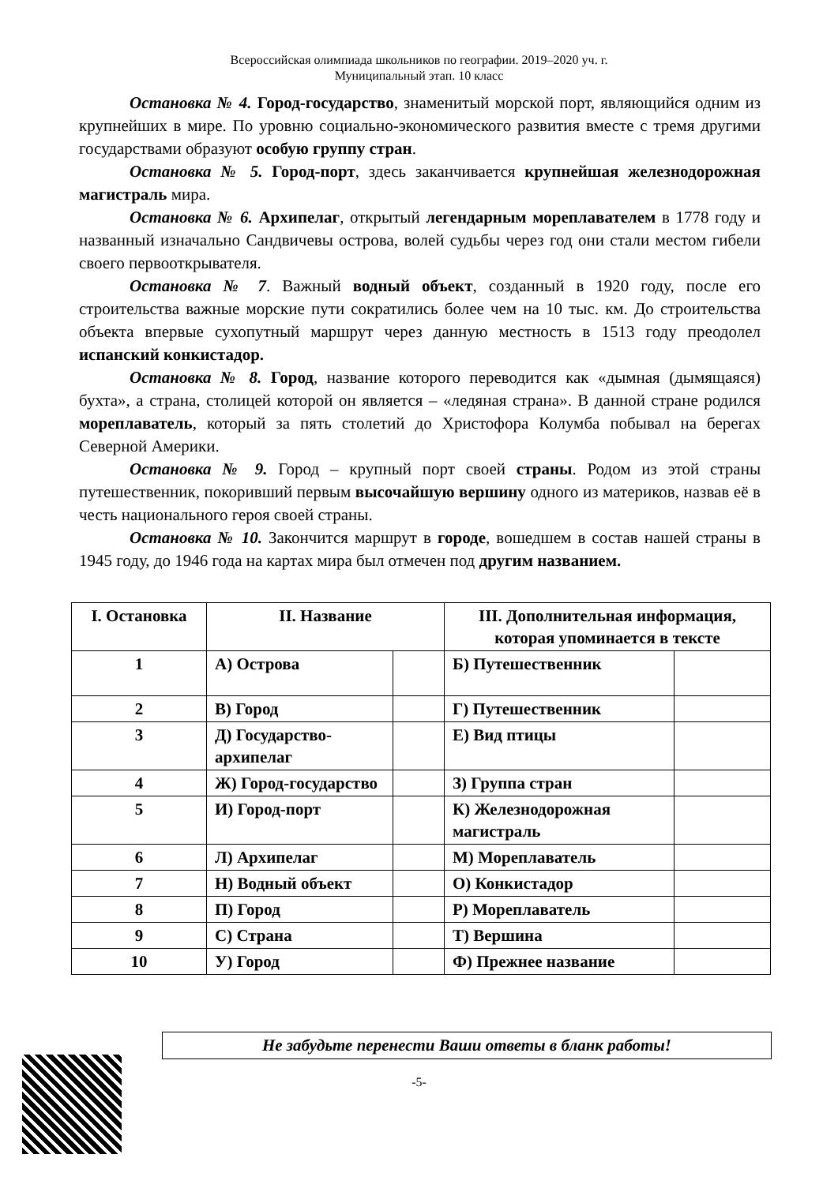Всероссийская олимпиада школьников по географии. 2019–2020 уч. г.
Муниципальный этап. 10 класс
Остановка № 4. Город-государство, знаменитый морской порт, являющийся одним из крупнейших в мире. По уровню социально-экономического развития вместе с тремя другими государствами образуют особую группу стран.
Остановка № 5. Город-порт, здесь заканчивается крупнейшая железнодорожная магистраль мира.
Остановка № 6. Архипелаг, открытый легендарным мореплавателем в 1778 году и названный изначально Сандвичевы острова, волей судьбы через год они стали местом гибели своего первооткрывателя.
Остановка № 7. Важный водный объект, созданный в 1920 году, после его строительства важные морские пути сократились более чем на 10 тыс. км. До строительства объекта впервые сухопутный маршрут через данную местность в 1513 году преодолел испанский конкистадор.
Остановка № 8. Город, название которого переводится как «дымная (дымящаяся) бухта», а страна, столицей которой он является – «ледяная страна». В данной стране родился мореплаватель, который за пять столетий до Христофора Колумба побывал на берегах Северной Америки.
Остановка № 9. Город – крупный порт своей страны. Родом из этой страны путешественник, покоривший первым высочайшую вершину одного из материков, назвав её в честь национального героя своей страны.
Остановка № 10. Закончится маршрут в городе, вошедшем в состав нашей страны в 1945 году, до 1946 года на картах мира был отмечен под другим названием.
| I. Остановка | II. Название | | III. Дополнительная информация, которая упоминается в тексте | |
| --- | --- | --- | --- | --- |
| 1 | А) Острова | | Б) Путешественник | |
| 2 | В) Город | | Г) Путешественник | |
| 3 | Д) Государство-архипелаг | | Е) Вид птицы | |
| 4 | Ж) Город-государство | | З) Группа стран | |
| 5 | И) Город-порт | | К) Железнодорожная магистраль | |
| 6 | Л) Архипелаг | | М) Мореплаватель | |
| 7 | Н) Водный объект | | О) Конкистадор | |
| 8 | П) Город | | Р) Мореплаватель | |
| 9 | С) Страна | | Т) Вершина | |
| 10 | У) Город | | Ф) Прежнее название | |
Не забудьте перенести Ваши ответы в бланк работы!
-5-